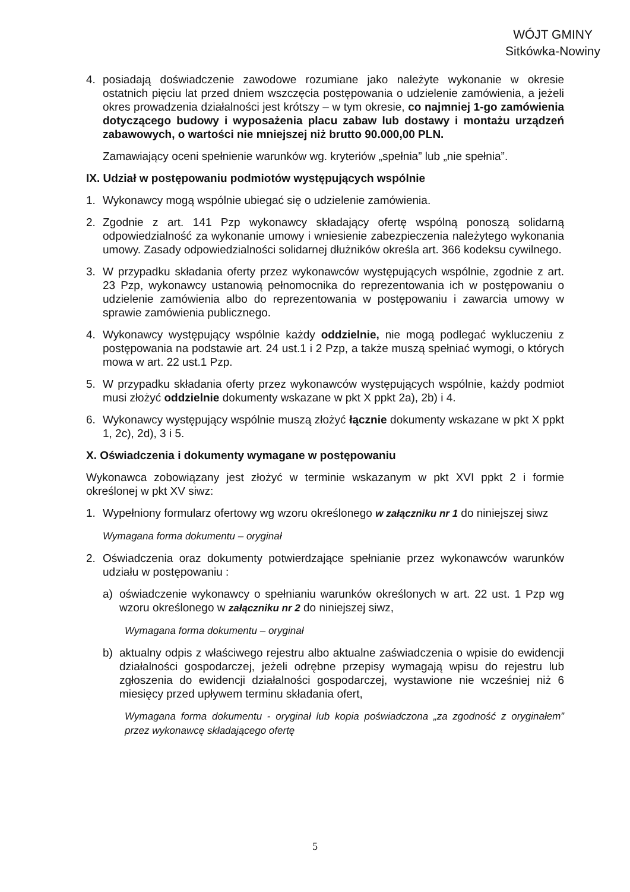WÓJT GMINY
Sitkówka-Nowiny
4. posiadają doświadczenie zawodowe rozumiane jako należyte wykonanie w okresie ostatnich pięciu lat przed dniem wszczęcia postępowania o udzielenie zamówienia, a jeżeli okres prowadzenia działalności jest krótszy – w tym okresie, co najmniej 1-go zamówienia dotyczącego budowy i wyposażenia placu zabaw lub dostawy i montażu urządzeń zabawowych, o wartości nie mniejszej niż brutto 90.000,00 PLN.
Zamawiający oceni spełnienie warunków wg. kryteriów „spełnia” lub „nie spełnia”.
IX. Udział w postępowaniu podmiotów występujących wspólnie
1. Wykonawcy mogą wspólnie ubiegać się o udzielenie zamówienia.
2. Zgodnie z art. 141 Pzp wykonawcy składający ofertę wspólną ponoszą solidarną odpowiedzialność za wykonanie umowy i wniesienie zabezpieczenia należytego wykonania umowy. Zasady odpowiedzialności solidarnej dłużników określa art. 366 kodeksu cywilnego.
3. W przypadku składania oferty przez wykonawców występujących wspólnie, zgodnie z art. 23 Pzp, wykonawcy ustanowią pełnomocnika do reprezentowania ich w postępowaniu o udzielenie zamówienia albo do reprezentowania w postępowaniu i zawarcia umowy w sprawie zamówienia publicznego.
4. Wykonawcy występujący wspólnie każdy oddzielnie, nie mogą podlegać wykluczeniu z postępowania na podstawie art. 24 ust.1 i 2 Pzp, a także muszą spełniać wymogi, o których mowa w art. 22 ust.1 Pzp.
5. W przypadku składania oferty przez wykonawców występujących wspólnie, każdy podmiot musi złożyć oddzielnie dokumenty wskazane w pkt X ppkt 2a), 2b) i 4.
6. Wykonawcy występujący wspólnie muszą złożyć łącznie dokumenty wskazane w pkt X ppkt 1, 2c), 2d), 3 i 5.
X. Oświadczenia i dokumenty wymagane w postępowaniu
Wykonawca zobowiązany jest złożyć w terminie wskazanym w pkt XVI ppkt 2 i formie określonej w pkt XV siwz:
1. Wypełniony formularz ofertowy wg wzoru określonego w załączniku nr 1 do niniejszej siwz
Wymagana forma dokumentu – oryginał
2. Oświadczenia oraz dokumenty potwierdzające spełnianie przez wykonawców warunków udziału w postępowaniu :
a) oświadczenie wykonawcy o spełnianiu warunków określonych w art. 22 ust. 1 Pzp wg wzoru określonego w załączniku nr 2 do niniejszej siwz,
Wymagana forma dokumentu – oryginał
b) aktualny odpis z właściwego rejestru albo aktualne zaświadczenia o wpisie do ewidencji działalności gospodarczej, jeżeli odrębne przepisy wymagają wpisu do rejestru lub zgłoszenia do ewidencji działalności gospodarczej, wystawione nie wcześniej niż 6 miesięcy przed upływem terminu składania ofert,
Wymagana forma dokumentu - oryginał lub kopia poświadczona „za zgodność z oryginałem” przez wykonawcę składającego ofertę
5